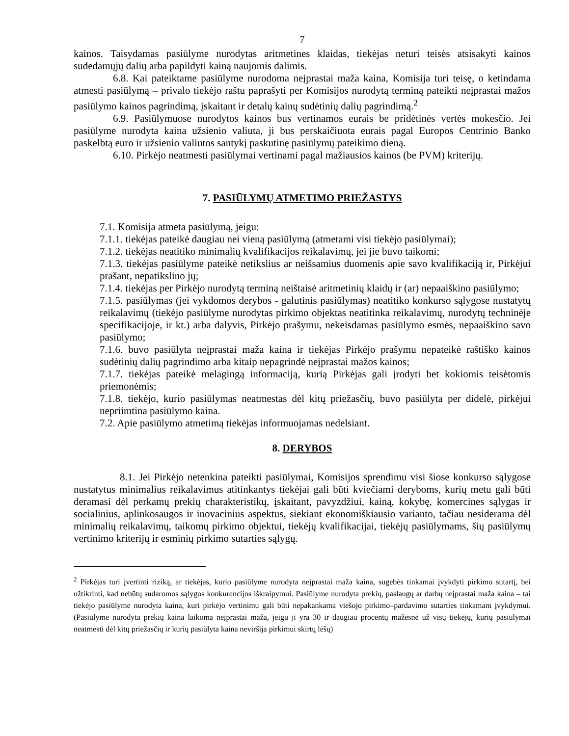7
kainos. Taisydamas pasiūlyme nurodytas aritmetines klaidas, tiekėjas neturi teisės atsisakyti kainos sudedamųjų dalių arba papildyti kainą naujomis dalimis.
6.8. Kai pateiktame pasiūlyme nurodoma neįprastai maža kaina, Komisija turi teisę, o ketindama atmesti pasiūlymą – privalo tiekėjo raštu paprašyti per Komisijos nurodytą terminą pateikti neįprastai mažos pasiūlymo kainos pagrindimą, įskaitant ir detalų kainų sudėtinių dalių pagrindimą.<sup>2</sup>
6.9. Pasiūlymuose nurodytos kainos bus vertinamos eurais be pridėtinės vertės mokesčio. Jei pasiūlyme nurodyta kaina užsienio valiuta, ji bus perskaičiuota eurais pagal Europos Centrinio Banko paskelbtą euro ir užsienio valiutos santykį paskutinę pasiūlymų pateikimo dieną.
6.10. Pirkėjo neatmesti pasiūlymai vertinami pagal mažiausios kainos (be PVM) kriterijų.
7. PASIŪLYMŲ ATMETIMO PRIEŽASTYS
7.1. Komisija atmeta pasiūlymą, jeigu:
7.1.1. tiekėjas pateikė daugiau nei vieną pasiūlymą (atmetami visi tiekėjo pasiūlymai);
7.1.2. tiekėjas neatitiko minimalių kvalifikacijos reikalavimų, jei jie buvo taikomi;
7.1.3. tiekėjas pasiūlyme pateikė netikslius ar neišsamius duomenis apie savo kvalifikaciją ir, Pirkėjui prašant, nepatikslino jų;
7.1.4. tiekėjas per Pirkėjo nurodytą terminą neištaisė aritmetinių klaidų ir (ar) nepaaiškino pasiūlymo;
7.1.5. pasiūlymas (jei vykdomos derybos - galutinis pasiūlymas) neatitiko konkurso sąlygose nustatytų reikalavimų (tiekėjo pasiūlyme nurodytas pirkimo objektas neatitinka reikalavimų, nurodytų techninėje specifikacijoje, ir kt.) arba dalyvis, Pirkėjo prašymu, nekeisdamas pasiūlymo esmės, nepaaiškino savo pasiūlymo;
7.1.6. buvo pasiūlyta neįprastai maža kaina ir tiekėjas Pirkėjo prašymu nepateikė raštiško kainos sudėtinių dalių pagrindimo arba kitaip nepagrindė neįprastai mažos kainos;
7.1.7. tiekėjas pateikė melagingą informaciją, kurią Pirkėjas gali įrodyti bet kokiomis teisėtomis priemonėmis;
7.1.8. tiekėjo, kurio pasiūlymas neatmestas dėl kitų priežasčių, buvo pasiūlyta per didelė, pirkėjui nepriimtina pasiūlymo kaina.
7.2. Apie pasiūlymo atmetimą tiekėjas informuojamas nedelsiant.
8. DERYBOS
8.1. Jei Pirkėjo netenkina pateikti pasiūlymai, Komisijos sprendimu visi šiose konkurso sąlygose nustatytus minimalius reikalavimus atitinkantys tiekėjai gali būti kviečiami deryboms, kurių metu gali būti deramasi dėl perkamų prekių charakteristikų, įskaitant, pavyzdžiui, kainą, kokybę, komercines sąlygas ir socialinius, aplinkosaugos ir inovacinius aspektus, siekiant ekonomiškiausio varianto, tačiau nesiderama dėl minimalių reikalavimų, taikomų pirkimo objektui, tiekėjų kvalifikacijai, tiekėjų pasiūlymams, šių pasiūlymų vertinimo kriterijų ir esminių pirkimo sutarties sąlygų.
<sup>2</sup> Pirkėjas turi įvertinti riziką, ar tiekėjas, kurio pasiūlyme nurodyta neįprastai maža kaina, sugebės tinkamai įvykdyti pirkimo sutartį, bei užtikrinti, kad nebūtų sudaromos sąlygos konkurencijos iškraipymui. Pasiūlyme nurodyta prekių, paslaugų ar darbų neįprastai maža kaina – tai tiekėjo pasiūlyme nurodyta kaina, kuri pirkėjo vertinimu gali būti nepakankama viešojo pirkimo–pardavimo sutarties tinkamam įvykdymui. (Pasiūlyme nurodyta prekių kaina laikoma neįprastai maža, jeigu ji yra 30 ir daugiau procentų mažesnė už visų tiekėjų, kurių pasiūlymai neatmesti dėl kitų priežasčių ir kurių pasiūlyta kaina neviršija pirkimui skirtų lėšų)